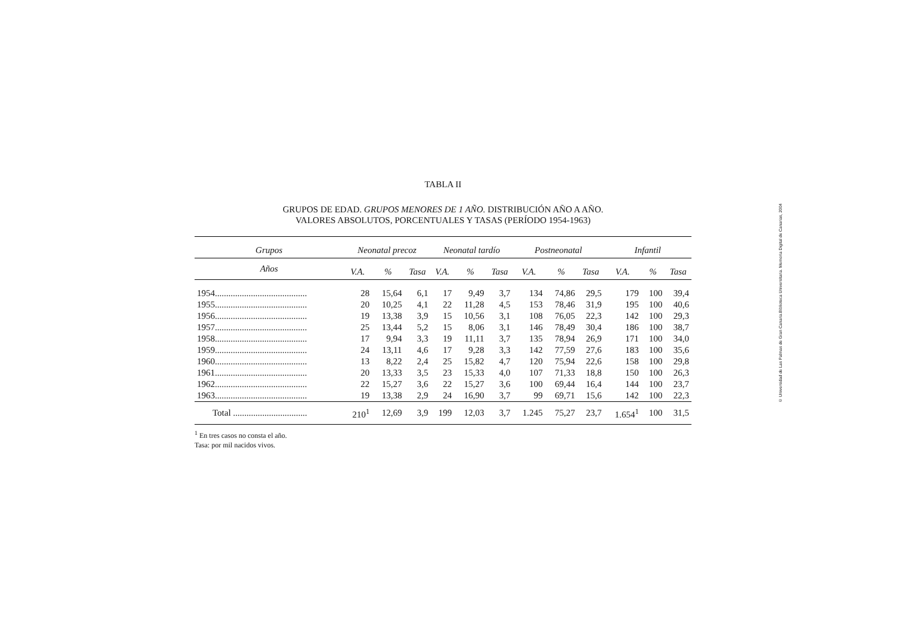TABLA II
GRUPOS DE EDAD. GRUPOS MENORES DE 1 AÑO. DISTRIBUCIÓN AÑO A AÑO.
VALORES ABSOLUTOS, PORCENTUALES Y TASAS (PERÍODO 1954-1963)
| Grupos | Neonatal precoz | | | Neonatal tardío | | | Postneonatal | | | Infantil | | |
| --- | --- | --- | --- | --- | --- | --- | --- | --- | --- | --- | --- | --- |
| Años | V.A. | % | Tasa | V.A. | % | Tasa | V.A. | % | Tasa | V.A. | % | Tasa |
| 1954......................................... | 28 | 15,64 | 6,1 | 17 | 9,49 | 3,7 | 134 | 74,86 | 29,5 | 179 | 100 | 39,4 |
| 1955......................................... | 20 | 10,25 | 4,1 | 22 | 11,28 | 4,5 | 153 | 78,46 | 31,9 | 195 | 100 | 40,6 |
| 1956......................................... | 19 | 13,38 | 3,9 | 15 | 10,56 | 3,1 | 108 | 76,05 | 22,3 | 142 | 100 | 29,3 |
| 1957......................................... | 25 | 13,44 | 5,2 | 15 | 8,06 | 3,1 | 146 | 78,49 | 30,4 | 186 | 100 | 38,7 |
| 1958......................................... | 17 | 9,94 | 3,3 | 19 | 11,11 | 3,7 | 135 | 78,94 | 26,9 | 171 | 100 | 34,0 |
| 1959......................................... | 24 | 13,11 | 4,6 | 17 | 9,28 | 3,3 | 142 | 77,59 | 27,6 | 183 | 100 | 35,6 |
| 1960......................................... | 13 | 8,22 | 2,4 | 25 | 15,82 | 4,7 | 120 | 75,94 | 22,6 | 158 | 100 | 29,8 |
| 1961......................................... | 20 | 13,33 | 3,5 | 23 | 15,33 | 4,0 | 107 | 71,33 | 18,8 | 150 | 100 | 26,3 |
| 1962......................................... | 22 | 15,27 | 3,6 | 22 | 15,27 | 3,6 | 100 | 69,44 | 16,4 | 144 | 100 | 23,7 |
| 1963......................................... | 19 | 13,38 | 2,9 | 24 | 16,90 | 3,7 | 99 | 69,71 | 15,6 | 142 | 100 | 22,3 |
| Total ................................. | 210<sup>1</sup> | 12,69 | 3,9 | 199 | 12,03 | 3,7 | 1.245 | 75,27 | 23,7 | 1.654<sup>1</sup> | 100 | 31,5 |
<sup>1</sup> En tres casos no consta el año.
Tasa: por mil nacidos vivos.
© Universidad de Las Palmas de Gran Canaria.Biblioteca Universitaria. Memoria Digital de Canarias, 2004